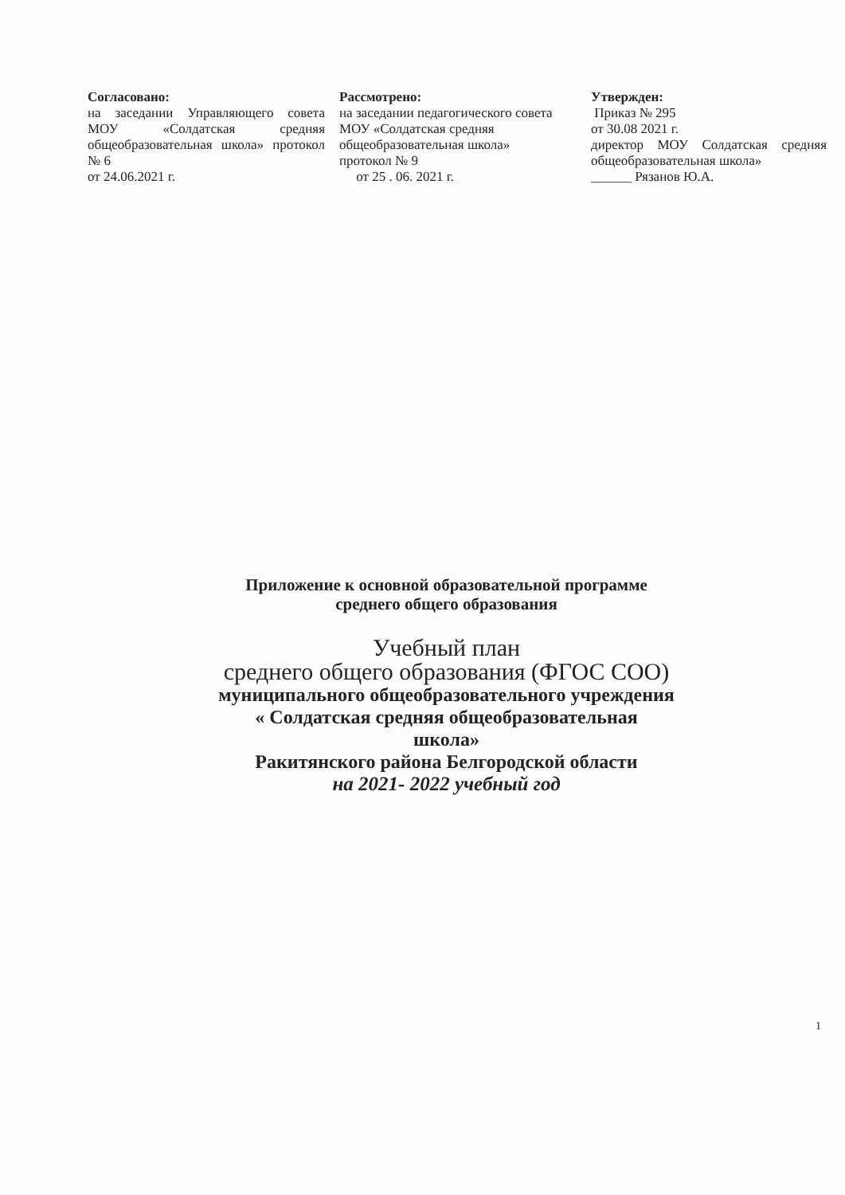Согласовано:
на заседании Управляющего совета МОУ «Солдатская средняя общеобразовательная школа» протокол № 6
от 24.06.2021 г.
Рассмотрено:
на заседании педагогического совета МОУ «Солдатская средняя общеобразовательная школа» протокол № 9
от 25 . 06. 2021 г.
Утвержден:
Приказ № 295
от 30.08 2021 г.
директор МОУ Солдатская средняя общеобразовательная школа»
______ Рязанов Ю.А.
Приложение к основной образовательной программе
среднего общего образования
Учебный план
среднего общего образования (ФГОС СОО)
муниципального общеобразовательного учреждения
« Солдатская средняя общеобразовательная
школа»
Ракитянского района Белгородской области
на 2021- 2022 учебный год
1